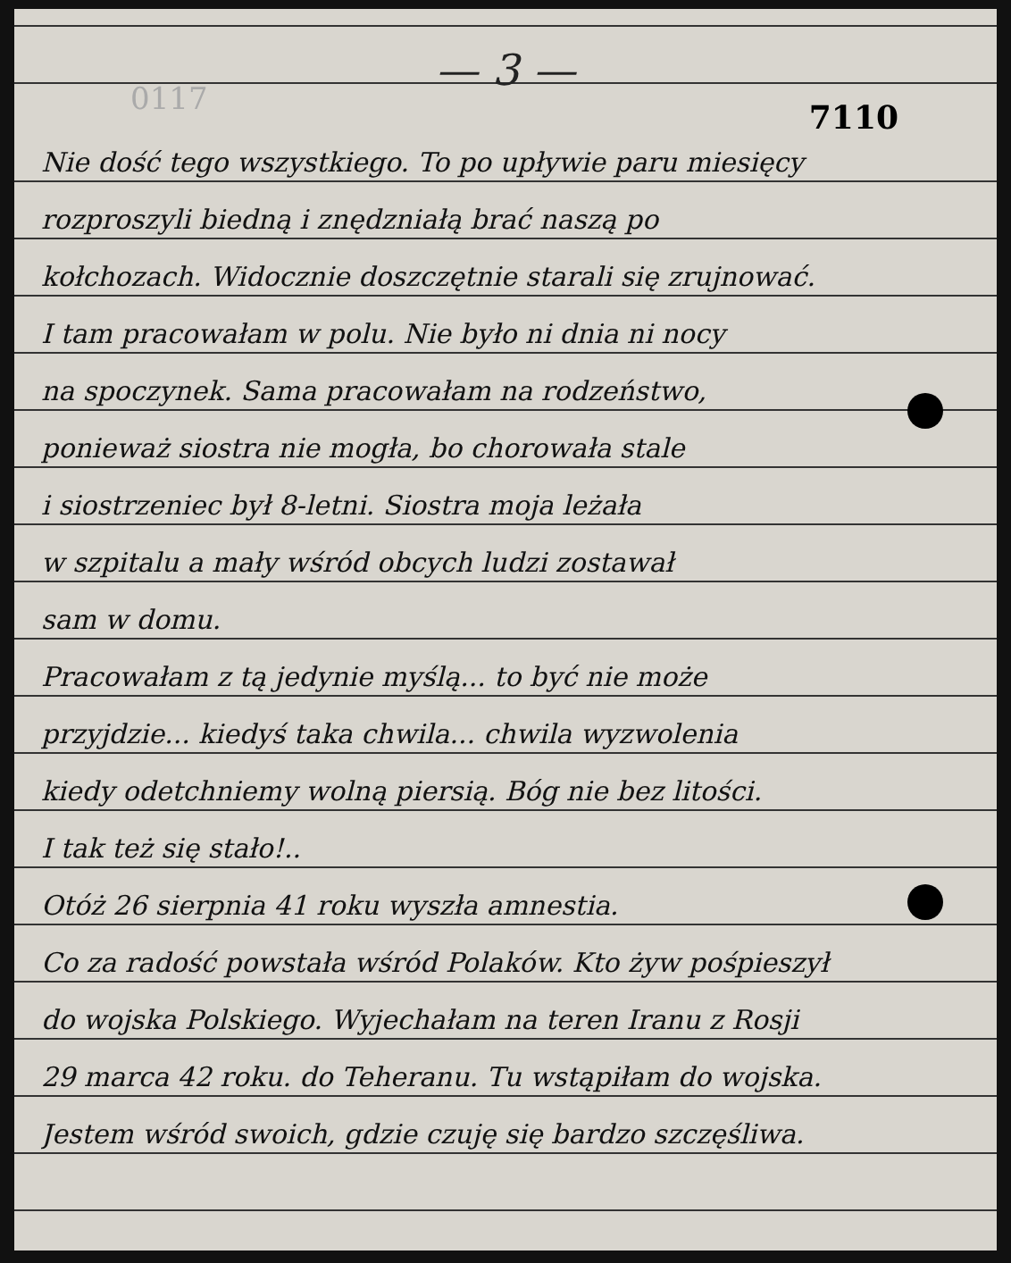0117
— 3 —
7110
Nie dość tego wszystkiego. To po upływie paru miesięcy
rozproszyli biedną i znędzniałą brać naszą po
kołchozach. Widocznie doszczętnie starali się zrujnować.
I tam pracowałam w polu. Nie było ni dnia ni nocy
na spoczynek. Sama pracowałam na rodzeństwo,
ponieważ siostra nie mogła, bo chorowała stale
i siostrzeniec był 8-letni. Siostra moja leżała
w szpitalu a mały wśród obcych ludzi zostawał
sam w domu.
Pracowałam z tą jedynie myślą... to być nie może
przyjdzie... kiedyś taka chwila... chwila wyzwolenia
kiedy odetchniemy wolną piersią. Bóg nie bez litości.
I tak też się stało!..
Otóż 26 sierpnia 41 roku wyszła amnestia.
Co za radość powstała wśród Polaków. Kto żyw pośpieszył
do wojska Polskiego. Wyjechałam na teren Iranu z Rosji
29 marca 42 roku. do Teheranu. Tu wstąpiłam do wojska.
Jestem wśród swoich, gdzie czuję się bardzo szczęśliwa.